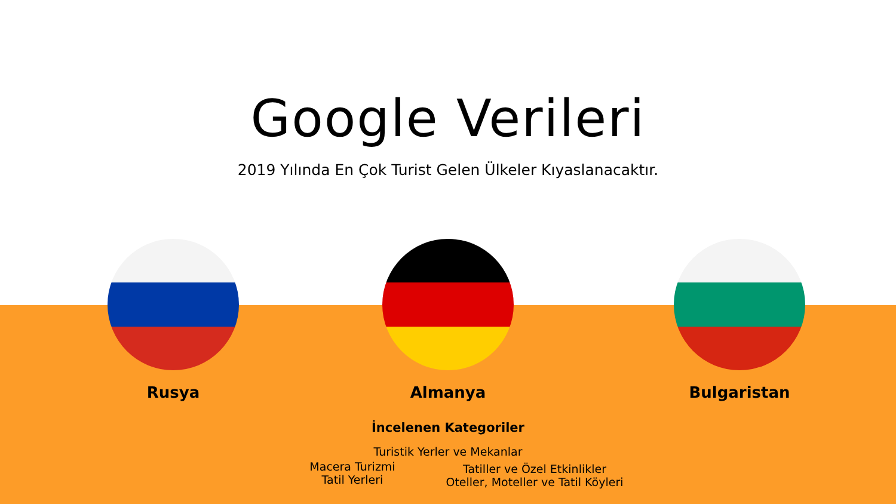Google Verileri
2019 Yılında En Çok Turist Gelen Ülkeler Kıyaslanacaktır.
Rusya Almanya Bulgaristan
İncelenen Kategoriler
Turistik Yerler ve Mekanlar
Macera Turizmi
Tatil Yerleri
Tatiller ve Özel Etkinlikler
Oteller, Moteller ve Tatil Köyleri